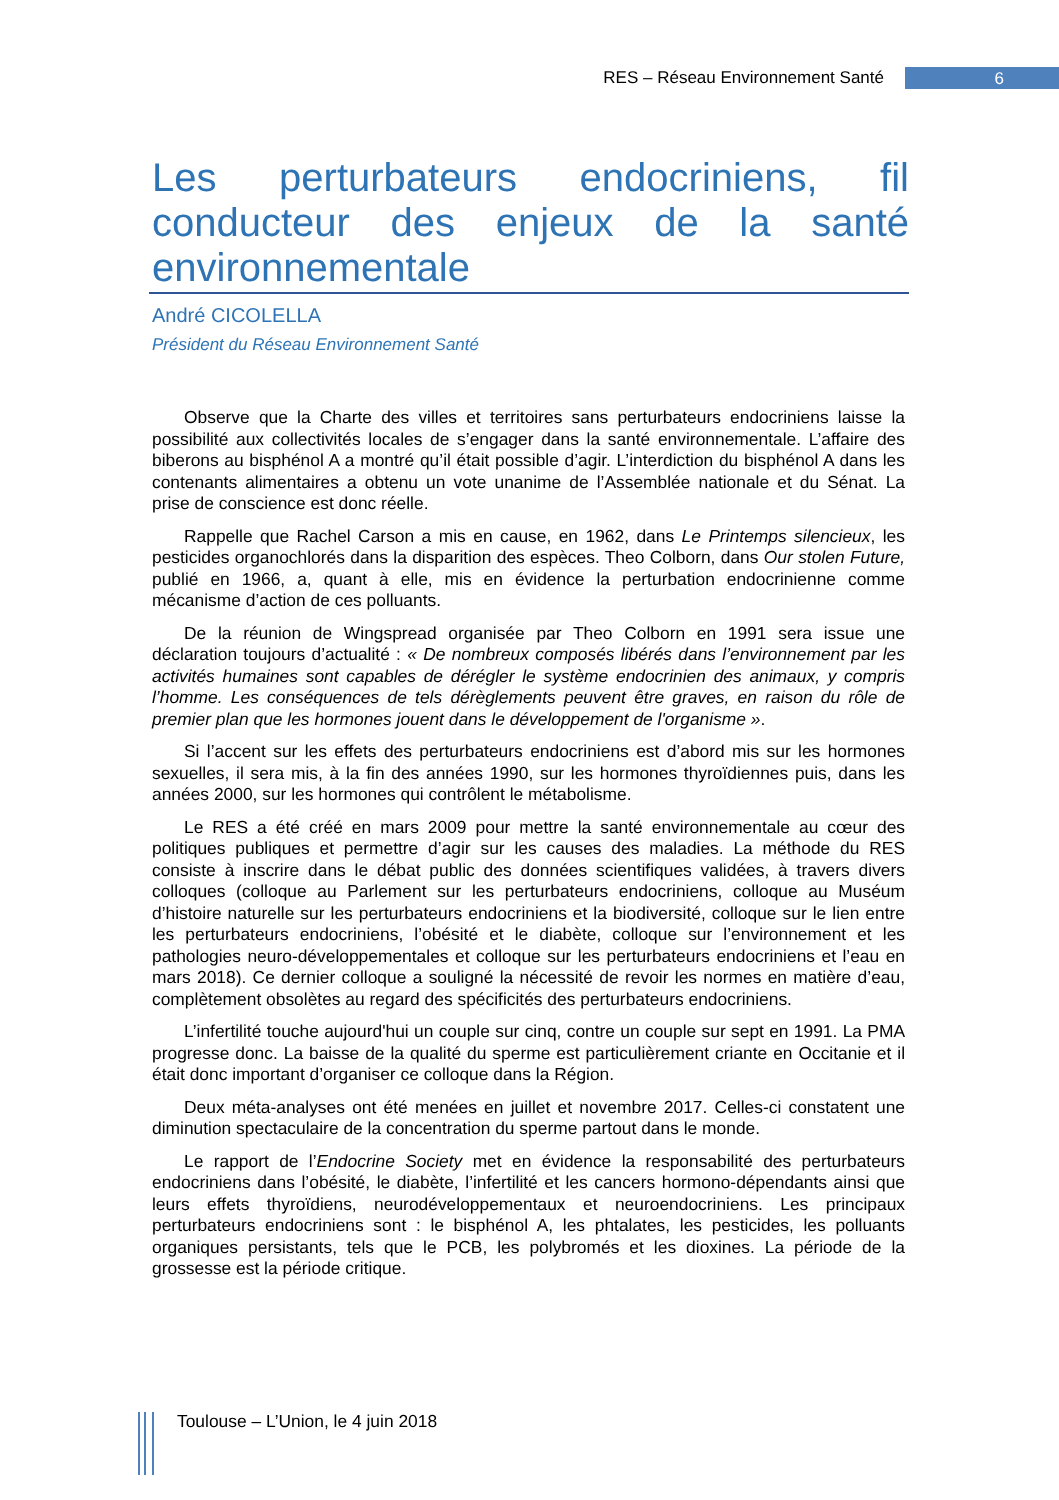RES – Réseau Environnement Santé 6
Les perturbateurs endocriniens, fil conducteur des enjeux de la santé environnementale
André CICOLELLA
Président du Réseau Environnement Santé
Observe que la Charte des villes et territoires sans perturbateurs endocriniens laisse la possibilité aux collectivités locales de s’engager dans la santé environnementale. L’affaire des biberons au bisphénol A a montré qu’il était possible d’agir. L’interdiction du bisphénol A dans les contenants alimentaires a obtenu un vote unanime de l’Assemblée nationale et du Sénat. La prise de conscience est donc réelle.
Rappelle que Rachel Carson a mis en cause, en 1962, dans Le Printemps silencieux, les pesticides organochlorés dans la disparition des espèces. Theo Colborn, dans Our stolen Future, publié en 1966, a, quant à elle, mis en évidence la perturbation endocrinienne comme mécanisme d’action de ces polluants.
De la réunion de Wingspread organisée par Theo Colborn en 1991 sera issue une déclaration toujours d’actualité : « De nombreux composés libérés dans l’environnement par les activités humaines sont capables de dérégler le système endocrinien des animaux, y compris l’homme. Les conséquences de tels dérèglements peuvent être graves, en raison du rôle de premier plan que les hormones jouent dans le développement de l'organisme ».
Si l’accent sur les effets des perturbateurs endocriniens est d’abord mis sur les hormones sexuelles, il sera mis, à la fin des années 1990, sur les hormones thyroïdiennes puis, dans les années 2000, sur les hormones qui contrôlent le métabolisme.
Le RES a été créé en mars 2009 pour mettre la santé environnementale au cœur des politiques publiques et permettre d’agir sur les causes des maladies. La méthode du RES consiste à inscrire dans le débat public des données scientifiques validées, à travers divers colloques (colloque au Parlement sur les perturbateurs endocriniens, colloque au Muséum d’histoire naturelle sur les perturbateurs endocriniens et la biodiversité, colloque sur le lien entre les perturbateurs endocriniens, l’obésité et le diabète, colloque sur l’environnement et les pathologies neuro-développementales et colloque sur les perturbateurs endocriniens et l’eau en mars 2018). Ce dernier colloque a souligné la nécessité de revoir les normes en matière d’eau, complètement obsolètes au regard des spécificités des perturbateurs endocriniens.
L’infertilité touche aujourd'hui un couple sur cinq, contre un couple sur sept en 1991. La PMA progresse donc. La baisse de la qualité du sperme est particulièrement criante en Occitanie et il était donc important d’organiser ce colloque dans la Région.
Deux méta-analyses ont été menées en juillet et novembre 2017. Celles-ci constatent une diminution spectaculaire de la concentration du sperme partout dans le monde.
Le rapport de l’Endocrine Society met en évidence la responsabilité des perturbateurs endocriniens dans l’obésité, le diabète, l’infertilité et les cancers hormono-dépendants ainsi que leurs effets thyroïdiens, neurodéveloppementaux et neuroendocriniens. Les principaux perturbateurs endocriniens sont : le bisphénol A, les phtalates, les pesticides, les polluants organiques persistants, tels que le PCB, les polybromés et les dioxines. La période de la grossesse est la période critique.
Toulouse – L’Union, le 4 juin 2018